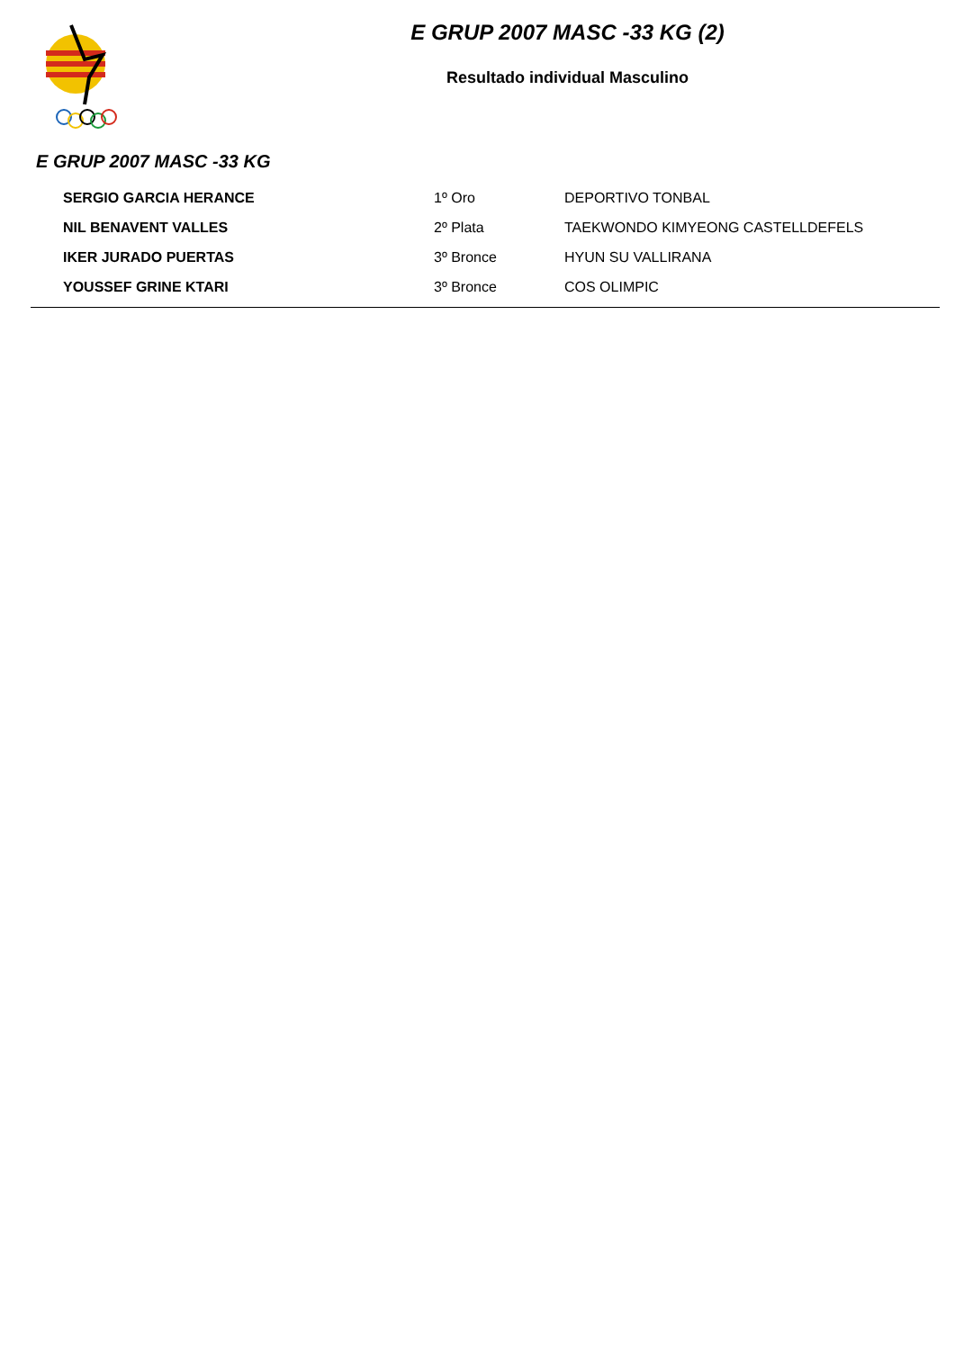E GRUP 2007 MASC -33 KG (2)
Resultado individual Masculino
E GRUP 2007 MASC -33 KG
| SERGIO GARCIA HERANCE | 1º Oro | DEPORTIVO TONBAL |
| NIL BENAVENT VALLES | 2º Plata | TAEKWONDO KIMYEONG CASTELLDEFELS |
| IKER JURADO PUERTAS | 3º Bronce | HYUN SU VALLIRANA |
| YOUSSEF GRINE KTARI | 3º Bronce | COS OLIMPIC |